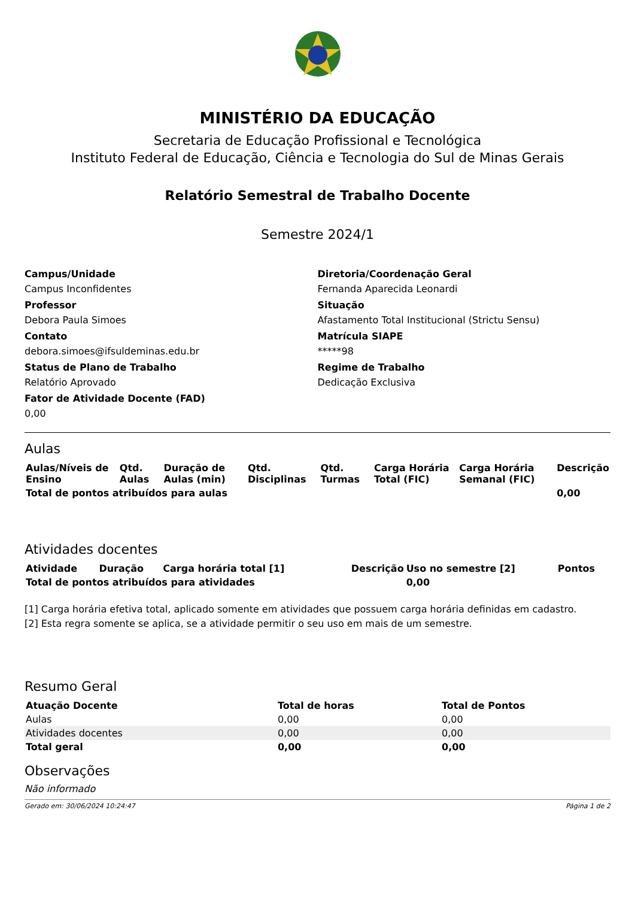MINISTÉRIO DA EDUCAÇÃO
Secretaria de Educação Profissional e Tecnológica
Instituto Federal de Educação, Ciência e Tecnologia do Sul de Minas Gerais
Relatório Semestral de Trabalho Docente
Semestre 2024/1
Campus/Unidade
Campus Inconfidentes
Professor
Debora Paula Simoes
Contato
debora.simoes@ifsuldeminas.edu.br
Status de Plano de Trabalho
Relatório Aprovado
Fator de Atividade Docente (FAD)
0,00
Diretoria/Coordenação Geral
Fernanda Aparecida Leonardi
Situação
Afastamento Total Institucional (Strictu Sensu)
Matrícula SIAPE
*****98
Regime de Trabalho
Dedicação Exclusiva
Aulas
| Aulas/Níveis de Ensino | Qtd. Aulas | Duração de Aulas (min) | Qtd. Disciplinas | Qtd. Turmas | Carga Horária Total (FIC) | Carga Horária Semanal (FIC) | Descrição |
| --- | --- | --- | --- | --- | --- | --- | --- |
| Total de pontos atribuídos para aulas | | | | | | | 0,00 |
Atividades docentes
| Atividade | Duração | Carga horária total [1] | Descrição | Uso no semestre [2] | Pontos |
| --- | --- | --- | --- | --- | --- |
| Total de pontos atribuídos para atividades | | | | 0,00 | |
[1] Carga horária efetiva total, aplicado somente em atividades que possuem carga horária definidas em cadastro.
[2] Esta regra somente se aplica, se a atividade permitir o seu uso em mais de um semestre.
Resumo Geral
| Atuação Docente | Total de horas | Total de Pontos |
| --- | --- | --- |
| Aulas | 0,00 | 0,00 |
| Atividades docentes | 0,00 | 0,00 |
| Total geral | 0,00 | 0,00 |
Observações
Não informado
Gerado em: 30/06/2024 10:24:47 Página 1 de 2